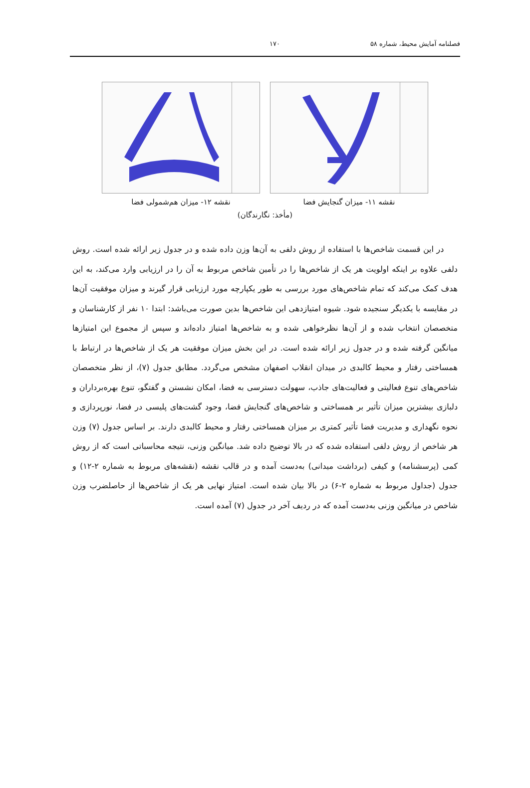فصلنامه آمایش محیط، شماره ۵۸ ۱۷۰
نقشه ۱۱- میزان گنجایش فضا نقشه ۱۲- میزان هم‌شمولی فضا
(مأخذ: نگارندگان)
در این قسمت شاخص‌ها با استفاده از روش دلفی به آن‌ها وزن داده شده و در جدول زیر ارائه شده است. روش دلفی علاوه بر اینکه اولویت هر یک از شاخص‌ها را در تأمین شاخص مربوط به آن را در ارزیابی وارد می‌کند، به این هدف کمک می‌کند که تمام شاخص‌های مورد بررسی به طور یکپارچه مورد ارزیابی قرار گیرند و میزان موفقیت آن‌ها در مقایسه با یکدیگر سنجیده شود. شیوه امتیازدهی این شاخص‌ها بدین صورت می‌باشد: ابتدا ۱۰ نفر از کارشناسان و متخصصان انتخاب شده و از آن‌ها نظرخواهی شده و به شاخص‌ها امتیاز داده‌اند و سپس از مجموع این امتیازها میانگین گرفته شده و در جدول زیر ارائه شده است. در این بخش میزان موفقیت هر یک از شاخص‌ها در ارتباط با همساختی رفتار و محیط کالبدی در میدان انقلاب اصفهان مشخص می‌گردد. مطابق جدول (۷)، از نظر متخصصان شاخص‌های تنوع فعالیتی و فعالیت‌های جاذب، سهولت دسترسی به فضا، امکان نشستن و گفتگو، تنوع بهره‌برداران و دلبازی بیشترین میزان تأثیر بر همساختی و شاخص‌های گنجایش فضا، وجود گشت‌های پلیسی در فضا، نورپردازی و نحوه نگهداری و مدیریت فضا تأثیر کمتری بر میزان همساختی رفتار و محیط کالبدی دارند. بر اساس جدول (۷) وزن هر شاخص از روش دلفی استفاده شده که در بالا توضیح داده شد. میانگین وزنی، نتیجه محاسباتی است که از روش کمی (پرسشنامه) و کیفی (برداشت میدانی) به‌دست آمده و در قالب نقشه (نقشه‌های مربوط به شماره ۲-۱۲) و جدول (جداول مربوط به شماره ۲-۶) در بالا بیان شده است. امتیاز نهایی هر یک از شاخص‌ها از حاصلضرب وزن شاخص در میانگین وزنی به‌دست آمده که در ردیف آخر در جدول (۷) آمده است.